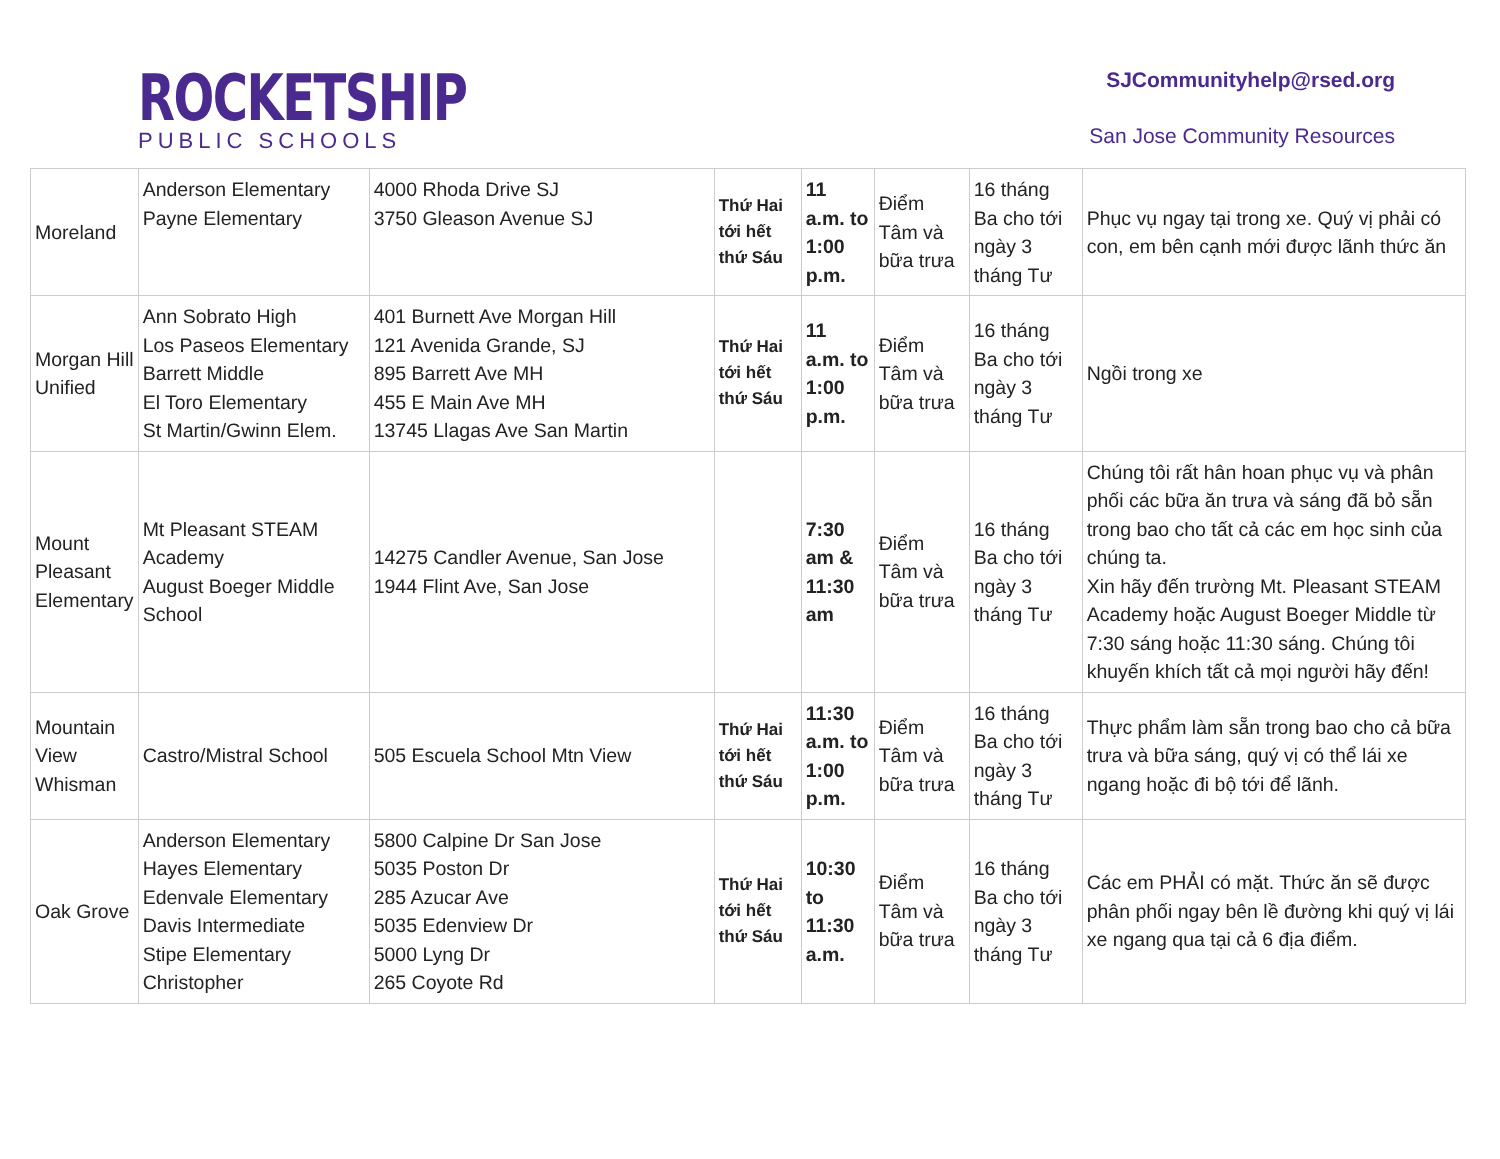ROCKETSHIP
PUBLIC SCHOOLS
SJCommunityhelp@rsed.org
San Jose Community Resources
| Moreland | Anderson Elementary Payne Elementary | 4000 Rhoda Drive SJ 3750 Gleason Avenue SJ | Thứ Hai tới hết thứ Sáu | 11 a.m. to 1:00 p.m. | Điểm Tâm và bữa trưa | 16 tháng Ba cho tới ngày 3 tháng Tư | Phục vụ ngay tại trong xe. Quý vị phải có con, em bên cạnh mới được lãnh thức ăn |
| Morgan Hill Unified | Ann Sobrato High Los Paseos Elementary Barrett Middle El Toro Elementary St Martin/Gwinn Elem. | 401 Burnett Ave Morgan Hill 121 Avenida Grande, SJ 895 Barrett Ave MH 455 E Main Ave MH 13745 Llagas Ave San Martin | Thứ Hai tới hết thứ Sáu | 11 a.m. to 1:00 p.m. | Điểm Tâm và bữa trưa | 16 tháng Ba cho tới ngày 3 tháng Tư | Ngồi trong xe |
| Mount Pleasant Elementary | Mt Pleasant STEAM Academy August Boeger Middle School | 14275 Candler Avenue, San Jose 1944 Flint Ave, San Jose | | 7:30 am & 11:30 am | Điểm Tâm và bữa trưa | 16 tháng Ba cho tới ngày 3 tháng Tư | Chúng tôi rất hân hoan phục vụ và phân phối các bữa ăn trưa và sáng đã bỏ sẵn trong bao cho tất cả các em học sinh của chúng ta. Xin hãy đến trường Mt. Pleasant STEAM Academy hoặc August Boeger Middle từ 7:30 sáng hoặc 11:30 sáng. Chúng tôi khuyến khích tất cả mọi người hãy đến! |
| Mountain View Whisman | Castro/Mistral School | 505 Escuela School Mtn View | Thứ Hai tới hết thứ Sáu | 11:30 a.m. to 1:00 p.m. | Điểm Tâm và bữa trưa | 16 tháng Ba cho tới ngày 3 tháng Tư | Thực phẩm làm sẵn trong bao cho cả bữa trưa và bữa sáng, quý vị có thể lái xe ngang hoặc đi bộ tới để lãnh. |
| Oak Grove | Anderson Elementary Hayes Elementary Edenvale Elementary Davis Intermediate Stipe Elementary Christopher | 5800 Calpine Dr San Jose 5035 Poston Dr 285 Azucar Ave 5035 Edenview Dr 5000 Lyng Dr 265 Coyote Rd | Thứ Hai tới hết thứ Sáu | 10:30 to 11:30 a.m. | Điểm Tâm và bữa trưa | 16 tháng Ba cho tới ngày 3 tháng Tư | Các em PHẢI có mặt. Thức ăn sẽ được phân phối ngay bên lề đường khi quý vị lái xe ngang qua tại cả 6 địa điểm. |